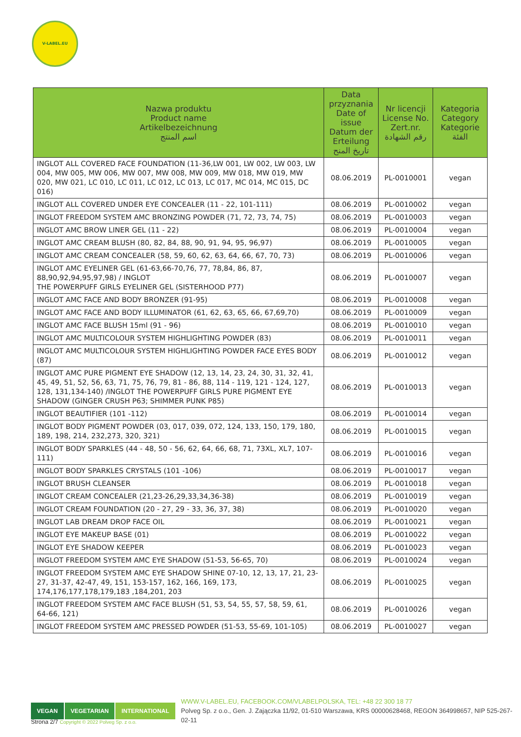V-LABEL.EU
| Nazwa produktu Product name Artikelbezeichnung اسم المنتج | Data przyznania Date of issue Datum der Erteilung تاريخ المنح | Nr licencji License No. Zert.nr. رقم الشهادة | Kategoria Category Kategorie الفئة |
| --- | --- | --- | --- |
| INGLOT ALL COVERED FACE FOUNDATION (11-36,LW 001, LW 002, LW 003, LW 004, MW 005, MW 006, MW 007, MW 008, MW 009, MW 018, MW 019, MW 020, MW 021, LC 010, LC 011, LC 012, LC 013, LC 017, MC 014, MC 015, DC 016) | 08.06.2019 | PL-0010001 | vegan |
| INGLOT ALL COVERED UNDER EYE CONCEALER (11 - 22, 101-111) | 08.06.2019 | PL-0010002 | vegan |
| INGLOT FREEDOM SYSTEM AMC BRONZING POWDER (71, 72, 73, 74, 75) | 08.06.2019 | PL-0010003 | vegan |
| INGLOT AMC BROW LINER GEL (11 - 22) | 08.06.2019 | PL-0010004 | vegan |
| INGLOT AMC CREAM BLUSH (80, 82, 84, 88, 90, 91, 94, 95, 96,97) | 08.06.2019 | PL-0010005 | vegan |
| INGLOT AMC CREAM CONCEALER (58, 59, 60, 62, 63, 64, 66, 67, 70, 73) | 08.06.2019 | PL-0010006 | vegan |
| INGLOT AMC EYELINER GEL (61-63,66-70,76, 77, 78,84, 86, 87, 88,90,92,94,95,97,98) / INGLOT THE POWERPUFF GIRLS EYELINER GEL (SISTERHOOD P77) | 08.06.2019 | PL-0010007 | vegan |
| INGLOT AMC FACE AND BODY BRONZER (91-95) | 08.06.2019 | PL-0010008 | vegan |
| INGLOT AMC FACE AND BODY ILLUMINATOR (61, 62, 63, 65, 66, 67,69,70) | 08.06.2019 | PL-0010009 | vegan |
| INGLOT AMC FACE BLUSH 15ml (91 - 96) | 08.06.2019 | PL-0010010 | vegan |
| INGLOT AMC MULTICOLOUR SYSTEM HIGHLIGHTING POWDER (83) | 08.06.2019 | PL-0010011 | vegan |
| INGLOT AMC MULTICOLOUR SYSTEM HIGHLIGHTING POWDER FACE EYES BODY (87) | 08.06.2019 | PL-0010012 | vegan |
| INGLOT AMC PURE PIGMENT EYE SHADOW (12, 13, 14, 23, 24, 30, 31, 32, 41, 45, 49, 51, 52, 56, 63, 71, 75, 76, 79, 81 - 86, 88, 114 - 119, 121 - 124, 127, 128, 131,134-140) /INGLOT THE POWERPUFF GIRLS PURE PIGMENT EYE SHADOW (GINGER CRUSH P63; SHIMMER PUNK P85) | 08.06.2019 | PL-0010013 | vegan |
| INGLOT BEAUTIFIER (101 -112) | 08.06.2019 | PL-0010014 | vegan |
| INGLOT BODY PIGMENT POWDER (03, 017, 039, 072, 124, 133, 150, 179, 180, 189, 198, 214, 232,273, 320, 321) | 08.06.2019 | PL-0010015 | vegan |
| INGLOT BODY SPARKLES (44 - 48, 50 - 56, 62, 64, 66, 68, 71, 73XL, XL7, 107-111) | 08.06.2019 | PL-0010016 | vegan |
| INGLOT BODY SPARKLES CRYSTALS (101 -106) | 08.06.2019 | PL-0010017 | vegan |
| INGLOT BRUSH CLEANSER | 08.06.2019 | PL-0010018 | vegan |
| INGLOT CREAM CONCEALER (21,23-26,29,33,34,36-38) | 08.06.2019 | PL-0010019 | vegan |
| INGLOT CREAM FOUNDATION (20 - 27, 29 - 33, 36, 37, 38) | 08.06.2019 | PL-0010020 | vegan |
| INGLOT LAB DREAM DROP FACE OIL | 08.06.2019 | PL-0010021 | vegan |
| INGLOT EYE MAKEUP BASE (01) | 08.06.2019 | PL-0010022 | vegan |
| INGLOT EYE SHADOW KEEPER | 08.06.2019 | PL-0010023 | vegan |
| INGLOT FREEDOM SYSTEM AMC EYE SHADOW (51-53, 56-65, 70) | 08.06.2019 | PL-0010024 | vegan |
| INGLOT FREEDOM SYSTEM AMC EYE SHADOW SHINE 07-10, 12, 13, 17, 21, 23-27, 31-37, 42-47, 49, 151, 153-157, 162, 166, 169, 173, 174,176,177,178,179,183 ,184,201, 203 | 08.06.2019 | PL-0010025 | vegan |
| INGLOT FREEDOM SYSTEM AMC FACE BLUSH (51, 53, 54, 55, 57, 58, 59, 61, 64-66, 121) | 08.06.2019 | PL-0010026 | vegan |
| INGLOT FREEDOM SYSTEM AMC PRESSED POWDER (51-53, 55-69, 101-105) | 08.06.2019 | PL-0010027 | vegan |
VEGAN VEGETARIAN INTERNATIONAL
WWW.V-LABEL.EU, FACEBOOK.COM/VLABELPOLSKA, TEL: +48 22 300 18 77
Polveg Sp. z o.o., Gen. J. Zajączka 11/92, 01-510 Warszawa, KRS 00000628468, REGON 364998657, NIP 525-267-02-11
Strona 2/7 Copyright © 2022 Polveg Sp. z o.o.